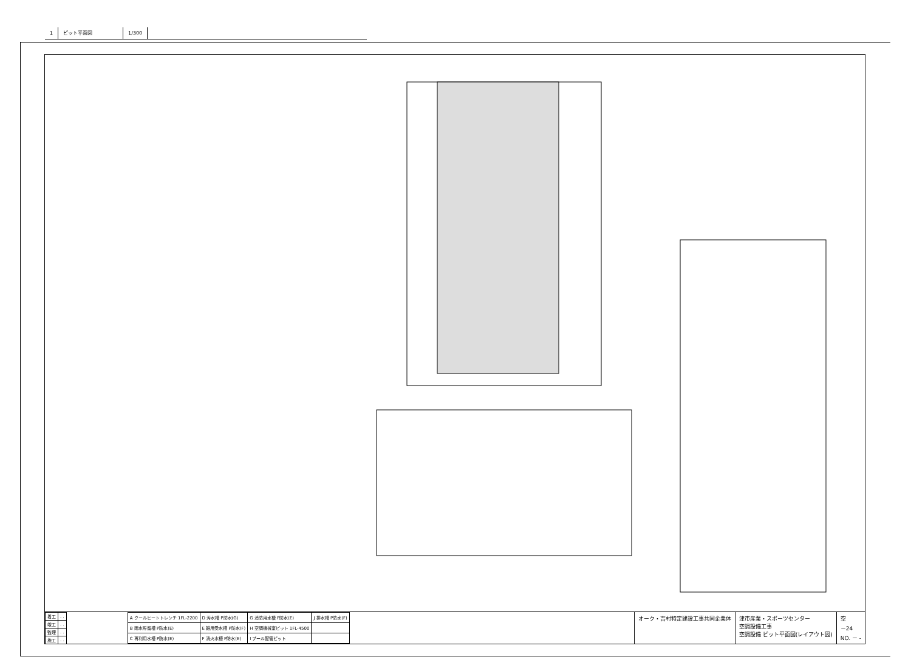1 ピット平面図 1/300
| 着工 | . . |
| 竣工 | . . |
| 監理 | . . |
| 施工 | . . |
| A クールヒートトレンチ 1FL-2200 | D 汚水槽 P防水(G) | G 消防用水槽 P防水(E) | J 排水槽 P防水(F) |
| B 雨水貯留槽 P防水(E) | E 雑用受水槽 P防水(F) | H 空調機械室ピット 1FL-4500 | |
| C 再利用水槽 P防水(E) | F 消火水槽 P防水(E) | I プール配管ピット | |
オーク・吉村特定建設工事共同企業体 津市産業・スポーツセンター
空調設備工事
空調設備 ピット平面図(レイアウト図)
空
－24
NO. － -